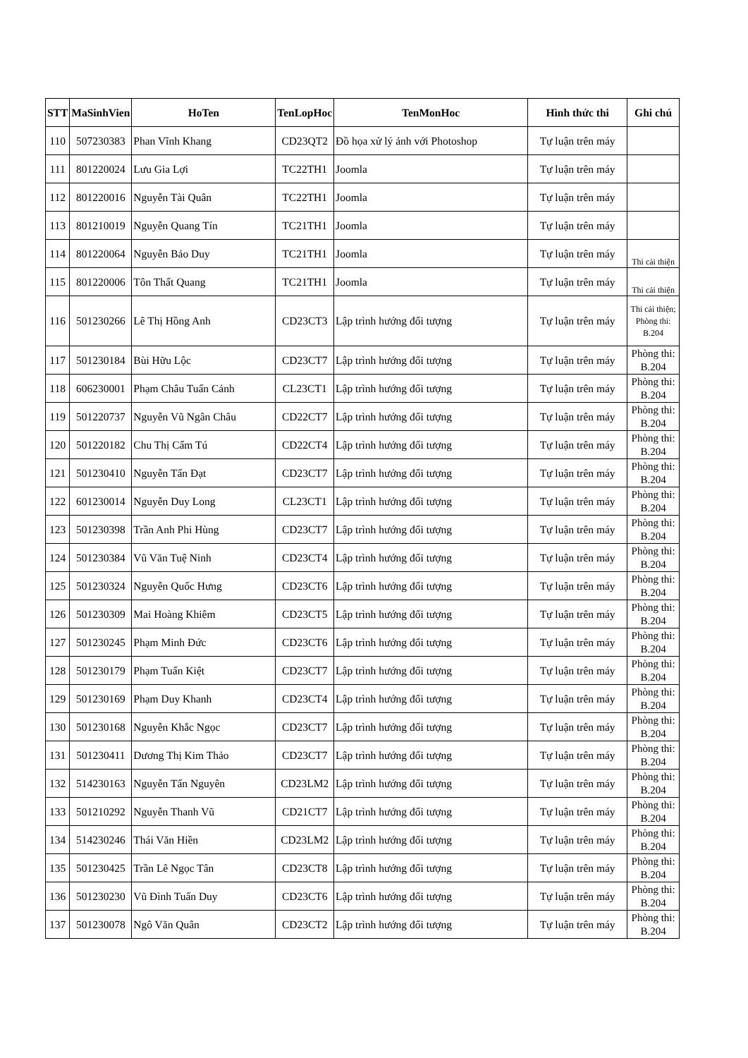| STT | MaSinhVien | HoTen | TenLopHoc | TenMonHoc | Hình thức thi | Ghi chú |
| --- | --- | --- | --- | --- | --- | --- |
| 110 | 507230383 | Phan Vĩnh Khang | CD23QT2 | Đồ họa xử lý ảnh với Photoshop | Tự luận trên máy | |
| 111 | 801220024 | Lưu Gia Lợi | TC22TH1 | Joomla | Tự luận trên máy | |
| 112 | 801220016 | Nguyễn Tài Quân | TC22TH1 | Joomla | Tự luận trên máy | |
| 113 | 801210019 | Nguyễn Quang Tín | TC21TH1 | Joomla | Tự luận trên máy | |
| 114 | 801220064 | Nguyễn Bảo Duy | TC21TH1 | Joomla | Tự luận trên máy | Thi cải thiện |
| 115 | 801220006 | Tôn Thất Quang | TC21TH1 | Joomla | Tự luận trên máy | Thi cải thiện |
| 116 | 501230266 | Lê Thị Hồng Anh | CD23CT3 | Lập trình hướng đối tượng | Tự luận trên máy | Thi cải thiện; Phòng thi: B.204 |
| 117 | 501230184 | Bùi Hữu Lộc | CD23CT7 | Lập trình hướng đối tượng | Tự luận trên máy | Phòng thi: B.204 |
| 118 | 606230001 | Phạm Châu Tuấn Cảnh | CL23CT1 | Lập trình hướng đối tượng | Tự luận trên máy | Phòng thi: B.204 |
| 119 | 501220737 | Nguyễn Vũ Ngân Châu | CD22CT7 | Lập trình hướng đối tượng | Tự luận trên máy | Phòng thi: B.204 |
| 120 | 501220182 | Chu Thị Cẩm Tú | CD22CT4 | Lập trình hướng đối tượng | Tự luận trên máy | Phòng thi: B.204 |
| 121 | 501230410 | Nguyễn Tấn Đạt | CD23CT7 | Lập trình hướng đối tượng | Tự luận trên máy | Phòng thi: B.204 |
| 122 | 601230014 | Nguyễn Duy Long | CL23CT1 | Lập trình hướng đối tượng | Tự luận trên máy | Phòng thi: B.204 |
| 123 | 501230398 | Trần Anh Phi Hùng | CD23CT7 | Lập trình hướng đối tượng | Tự luận trên máy | Phòng thi: B.204 |
| 124 | 501230384 | Vũ Văn Tuệ Ninh | CD23CT4 | Lập trình hướng đối tượng | Tự luận trên máy | Phòng thi: B.204 |
| 125 | 501230324 | Nguyễn Quốc Hưng | CD23CT6 | Lập trình hướng đối tượng | Tự luận trên máy | Phòng thi: B.204 |
| 126 | 501230309 | Mai Hoàng Khiêm | CD23CT5 | Lập trình hướng đối tượng | Tự luận trên máy | Phòng thi: B.204 |
| 127 | 501230245 | Phạm Minh Đức | CD23CT6 | Lập trình hướng đối tượng | Tự luận trên máy | Phòng thi: B.204 |
| 128 | 501230179 | Phạm Tuấn Kiệt | CD23CT7 | Lập trình hướng đối tượng | Tự luận trên máy | Phòng thi: B.204 |
| 129 | 501230169 | Phạm Duy Khanh | CD23CT4 | Lập trình hướng đối tượng | Tự luận trên máy | Phòng thi: B.204 |
| 130 | 501230168 | Nguyễn Khắc Ngọc | CD23CT7 | Lập trình hướng đối tượng | Tự luận trên máy | Phòng thi: B.204 |
| 131 | 501230411 | Dương Thị Kim Thảo | CD23CT7 | Lập trình hướng đối tượng | Tự luận trên máy | Phòng thi: B.204 |
| 132 | 514230163 | Nguyễn Tấn Nguyên | CD23LM2 | Lập trình hướng đối tượng | Tự luận trên máy | Phòng thi: B.204 |
| 133 | 501210292 | Nguyễn Thanh Vũ | CD21CT7 | Lập trình hướng đối tượng | Tự luận trên máy | Phòng thi: B.204 |
| 134 | 514230246 | Thái Văn Hiền | CD23LM2 | Lập trình hướng đối tượng | Tự luận trên máy | Phòng thi: B.204 |
| 135 | 501230425 | Trần Lê Ngọc Tân | CD23CT8 | Lập trình hướng đối tượng | Tự luận trên máy | Phòng thi: B.204 |
| 136 | 501230230 | Vũ Đình Tuấn Duy | CD23CT6 | Lập trình hướng đối tượng | Tự luận trên máy | Phòng thi: B.204 |
| 137 | 501230078 | Ngô Văn Quân | CD23CT2 | Lập trình hướng đối tượng | Tự luận trên máy | Phòng thi: B.204 |